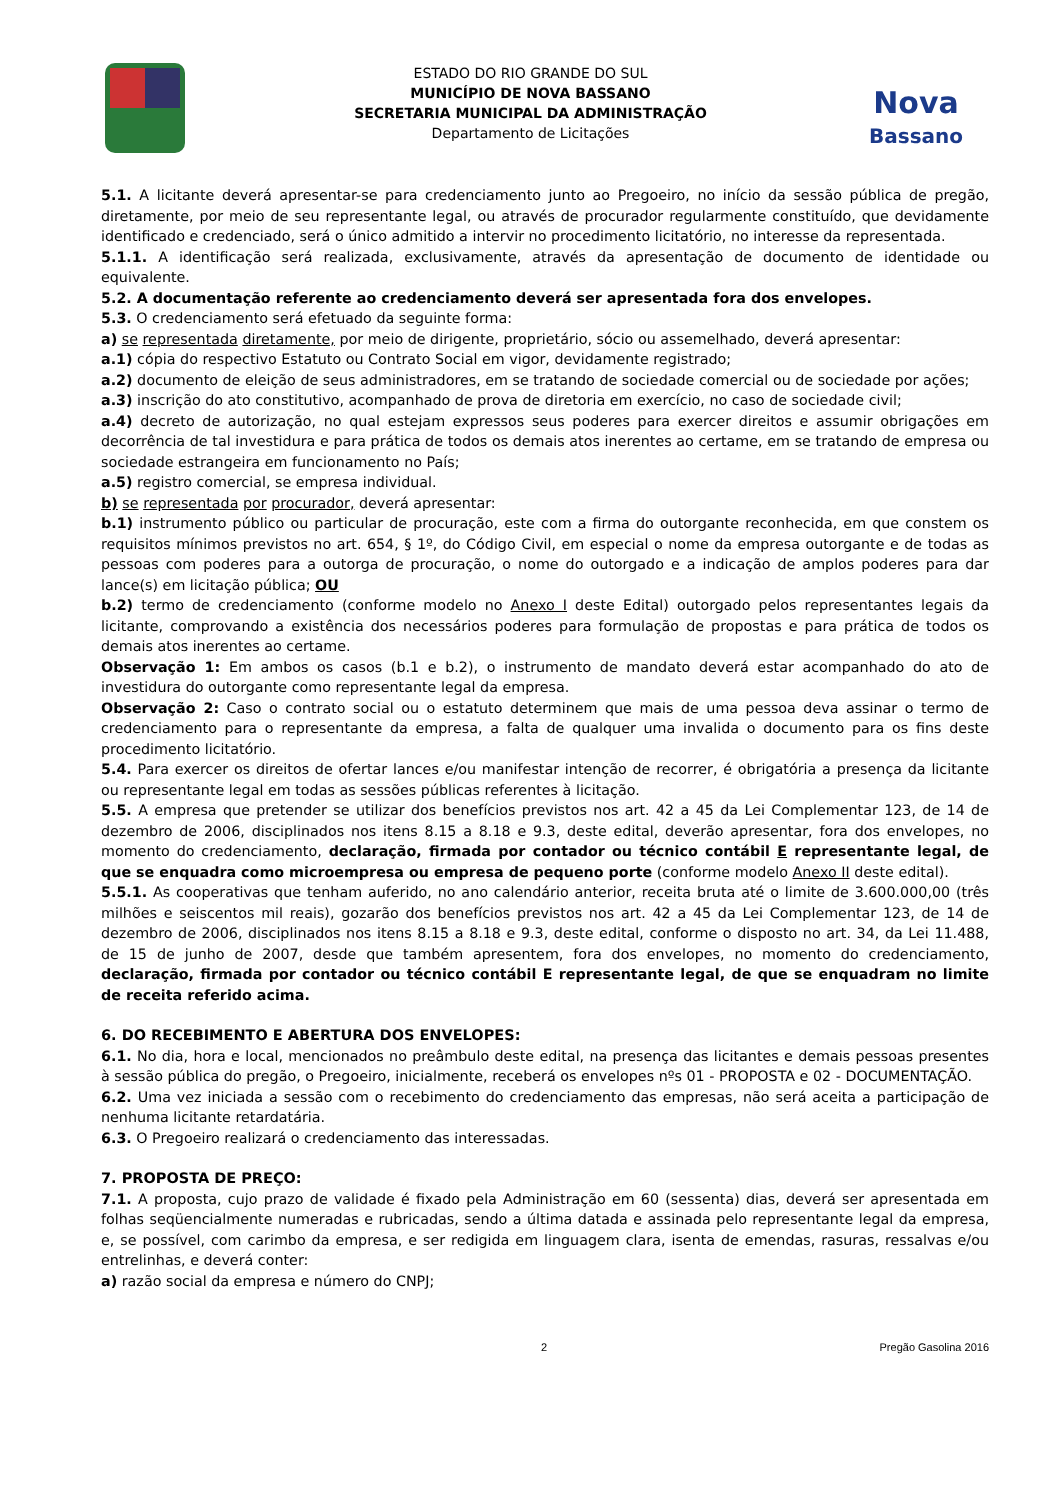ESTADO DO RIO GRANDE DO SUL
MUNICÍPIO DE NOVA BASSANO
SECRETARIA MUNICIPAL DA ADMINISTRAÇÃO
Departamento de Licitações
Nova
Bassano
5.1. A licitante deverá apresentar-se para credenciamento junto ao Pregoeiro, no início da sessão pública de pregão, diretamente, por meio de seu representante legal, ou através de procurador regularmente constituído, que devidamente identificado e credenciado, será o único admitido a intervir no procedimento licitatório, no interesse da representada.
5.1.1. A identificação será realizada, exclusivamente, através da apresentação de documento de identidade ou equivalente.
5.2. A documentação referente ao credenciamento deverá ser apresentada fora dos envelopes.
5.3. O credenciamento será efetuado da seguinte forma:
a) se representada diretamente, por meio de dirigente, proprietário, sócio ou assemelhado, deverá apresentar:
a.1) cópia do respectivo Estatuto ou Contrato Social em vigor, devidamente registrado;
a.2) documento de eleição de seus administradores, em se tratando de sociedade comercial ou de sociedade por ações;
a.3) inscrição do ato constitutivo, acompanhado de prova de diretoria em exercício, no caso de sociedade civil;
a.4) decreto de autorização, no qual estejam expressos seus poderes para exercer direitos e assumir obrigações em decorrência de tal investidura e para prática de todos os demais atos inerentes ao certame, em se tratando de empresa ou sociedade estrangeira em funcionamento no País;
a.5) registro comercial, se empresa individual.
b) se representada por procurador, deverá apresentar:
b.1) instrumento público ou particular de procuração, este com a firma do outorgante reconhecida, em que constem os requisitos mínimos previstos no art. 654, § 1º, do Código Civil, em especial o nome da empresa outorgante e de todas as pessoas com poderes para a outorga de procuração, o nome do outorgado e a indicação de amplos poderes para dar lance(s) em licitação pública; OU
b.2) termo de credenciamento (conforme modelo no Anexo I deste Edital) outorgado pelos representantes legais da licitante, comprovando a existência dos necessários poderes para formulação de propostas e para prática de todos os demais atos inerentes ao certame.
Observação 1: Em ambos os casos (b.1 e b.2), o instrumento de mandato deverá estar acompanhado do ato de investidura do outorgante como representante legal da empresa.
Observação 2: Caso o contrato social ou o estatuto determinem que mais de uma pessoa deva assinar o termo de credenciamento para o representante da empresa, a falta de qualquer uma invalida o documento para os fins deste procedimento licitatório.
5.4. Para exercer os direitos de ofertar lances e/ou manifestar intenção de recorrer, é obrigatória a presença da licitante ou representante legal em todas as sessões públicas referentes à licitação.
5.5. A empresa que pretender se utilizar dos benefícios previstos nos art. 42 a 45 da Lei Complementar 123, de 14 de dezembro de 2006, disciplinados nos itens 8.15 a 8.18 e 9.3, deste edital, deverão apresentar, fora dos envelopes, no momento do credenciamento, declaração, firmada por contador ou técnico contábil E representante legal, de que se enquadra como microempresa ou empresa de pequeno porte (conforme modelo Anexo II deste edital).
5.5.1. As cooperativas que tenham auferido, no ano calendário anterior, receita bruta até o limite de 3.600.000,00 (três milhões e seiscentos mil reais), gozarão dos benefícios previstos nos art. 42 a 45 da Lei Complementar 123, de 14 de dezembro de 2006, disciplinados nos itens 8.15 a 8.18 e 9.3, deste edital, conforme o disposto no art. 34, da Lei 11.488, de 15 de junho de 2007, desde que também apresentem, fora dos envelopes, no momento do credenciamento, declaração, firmada por contador ou técnico contábil E representante legal, de que se enquadram no limite de receita referido acima.
6. DO RECEBIMENTO E ABERTURA DOS ENVELOPES:
6.1. No dia, hora e local, mencionados no preâmbulo deste edital, na presença das licitantes e demais pessoas presentes à sessão pública do pregão, o Pregoeiro, inicialmente, receberá os envelopes nºs 01 - PROPOSTA e 02 - DOCUMENTAÇÃO.
6.2. Uma vez iniciada a sessão com o recebimento do credenciamento das empresas, não será aceita a participação de nenhuma licitante retardatária.
6.3. O Pregoeiro realizará o credenciamento das interessadas.
7. PROPOSTA DE PREÇO:
7.1. A proposta, cujo prazo de validade é fixado pela Administração em 60 (sessenta) dias, deverá ser apresentada em folhas seqüencialmente numeradas e rubricadas, sendo a última datada e assinada pelo representante legal da empresa, e, se possível, com carimbo da empresa, e ser redigida em linguagem clara, isenta de emendas, rasuras, ressalvas e/ou entrelinhas, e deverá conter:
a) razão social da empresa e número do CNPJ;
2 Pregão Gasolina 2016